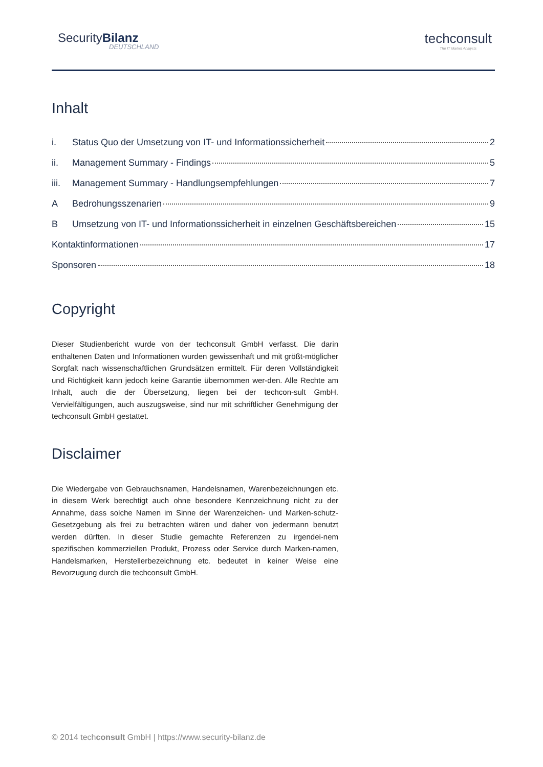SecurityBilanz
DEUTSCHLAND
techconsult
The IT Market Analysts
Inhalt
i. Status Quo der Umsetzung von IT- und Informationssicherheit 2
ii. Management Summary - Findings 5
iii. Management Summary - Handlungsempfehlungen 7
A Bedrohungsszenarien 9
B Umsetzung von IT- und Informationssicherheit in einzelnen Geschäftsbereichen 15
Kontaktinformationen 17
Sponsoren 18
Copyright
Dieser Studienbericht wurde von der techconsult GmbH verfasst. Die darin enthaltenen Daten und Informationen wurden gewissenhaft und mit größt-möglicher Sorgfalt nach wissenschaftlichen Grundsätzen ermittelt. Für deren Vollständigkeit und Richtigkeit kann jedoch keine Garantie übernommen wer-den. Alle Rechte am Inhalt, auch die der Übersetzung, liegen bei der techcon-sult GmbH. Vervielfältigungen, auch auszugsweise, sind nur mit schriftlicher Genehmigung der techconsult GmbH gestattet.
Disclaimer
Die Wiedergabe von Gebrauchsnamen, Handelsnamen, Warenbezeichnungen etc. in diesem Werk berechtigt auch ohne besondere Kennzeichnung nicht zu der Annahme, dass solche Namen im Sinne der Warenzeichen- und Marken-schutz-Gesetzgebung als frei zu betrachten wären und daher von jedermann benutzt werden dürften. In dieser Studie gemachte Referenzen zu irgendei-nem spezifischen kommerziellen Produkt, Prozess oder Service durch Marken-namen, Handelsmarken, Herstellerbezeichnung etc. bedeutet in keiner Weise eine Bevorzugung durch die techconsult GmbH.
© 2014 techconsult GmbH | https://www.security-bilanz.de